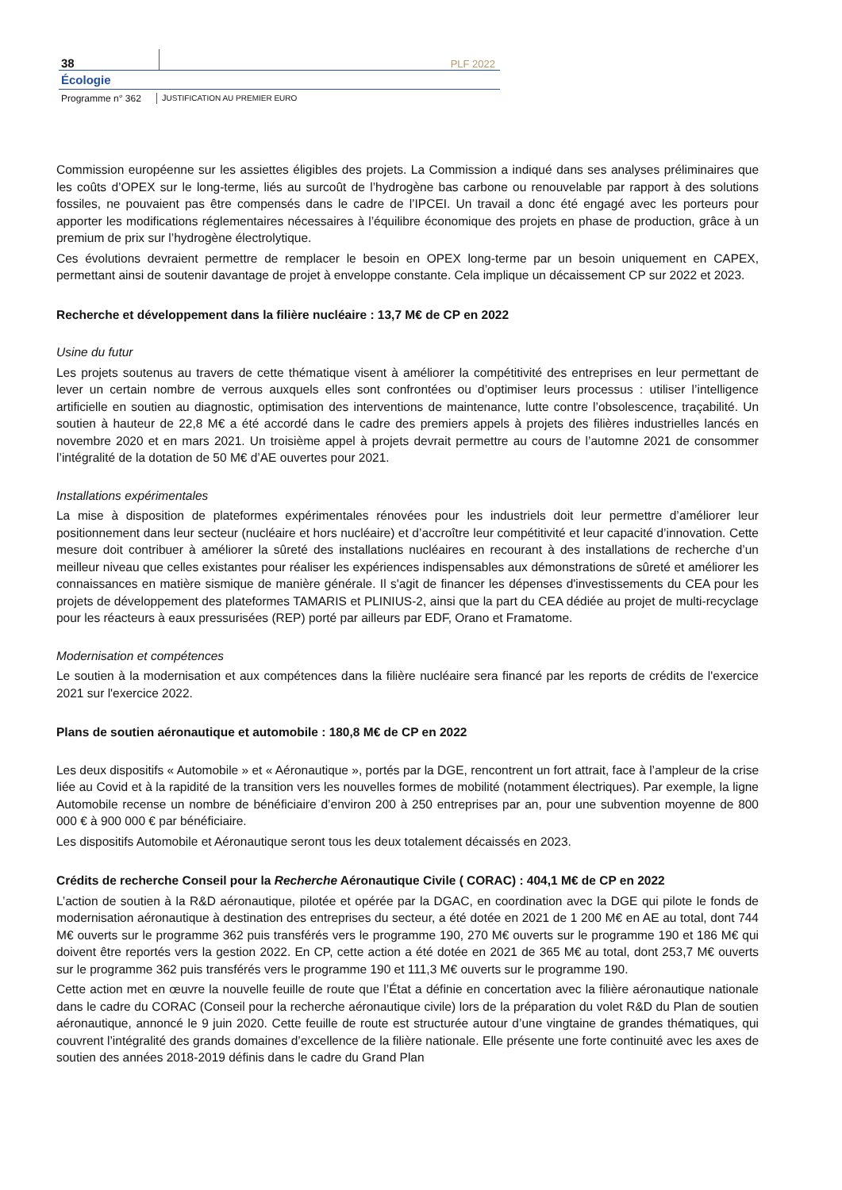38
PLF 2022
Écologie
Programme n° 362 JUSTIFICATION AU PREMIER EURO
Commission européenne sur les assiettes éligibles des projets. La Commission a indiqué dans ses analyses préliminaires que les coûts d’OPEX sur le long-terme, liés au surcoût de l’hydrogène bas carbone ou renouvelable par rapport à des solutions fossiles, ne pouvaient pas être compensés dans le cadre de l’IPCEI. Un travail a donc été engagé avec les porteurs pour apporter les modifications réglementaires nécessaires à l’équilibre économique des projets en phase de production, grâce à un premium de prix sur l’hydrogène électrolytique.
Ces évolutions devraient permettre de remplacer le besoin en OPEX long-terme par un besoin uniquement en CAPEX, permettant ainsi de soutenir davantage de projet à enveloppe constante. Cela implique un décaissement CP sur 2022 et 2023.
Recherche et développement dans la filière nucléaire : 13,7 M€ de CP en 2022
Usine du futur
Les projets soutenus au travers de cette thématique visent à améliorer la compétitivité des entreprises en leur permettant de lever un certain nombre de verrous auxquels elles sont confrontées ou d’optimiser leurs processus : utiliser l’intelligence artificielle en soutien au diagnostic, optimisation des interventions de maintenance, lutte contre l’obsolescence, traçabilité. Un soutien à hauteur de 22,8 M€ a été accordé dans le cadre des premiers appels à projets des filières industrielles lancés en novembre 2020 et en mars 2021. Un troisième appel à projets devrait permettre au cours de l’automne 2021 de consommer l’intégralité de la dotation de 50 M€ d’AE ouvertes pour 2021.
Installations expérimentales
La mise à disposition de plateformes expérimentales rénovées pour les industriels doit leur permettre d’améliorer leur positionnement dans leur secteur (nucléaire et hors nucléaire) et d’accroître leur compétitivité et leur capacité d’innovation. Cette mesure doit contribuer à améliorer la sûreté des installations nucléaires en recourant à des installations de recherche d’un meilleur niveau que celles existantes pour réaliser les expériences indispensables aux démonstrations de sûreté et améliorer les connaissances en matière sismique de manière générale. Il s'agit de financer les dépenses d'investissements du CEA pour les projets de développement des plateformes TAMARIS et PLINIUS-2, ainsi que la part du CEA dédiée au projet de multi-recyclage pour les réacteurs à eaux pressurisées (REP) porté par ailleurs par EDF, Orano et Framatome.
Modernisation et compétences
Le soutien à la modernisation et aux compétences dans la filière nucléaire sera financé par les reports de crédits de l'exercice 2021 sur l'exercice 2022.
Plans de soutien aéronautique et automobile : 180,8 M€ de CP en 2022
Les deux dispositifs « Automobile » et « Aéronautique », portés par la DGE, rencontrent un fort attrait, face à l’ampleur de la crise liée au Covid et à la rapidité de la transition vers les nouvelles formes de mobilité (notamment électriques). Par exemple, la ligne Automobile recense un nombre de bénéficiaire d’environ 200 à 250 entreprises par an, pour une subvention moyenne de 800 000 € à 900 000 € par bénéficiaire.
Les dispositifs Automobile et Aéronautique seront tous les deux totalement décaissés en 2023.
Crédits de recherche Conseil pour la Recherche Aéronautique Civile ( CORAC) : 404,1 M€ de CP en 2022
L’action de soutien à la R&D aéronautique, pilotée et opérée par la DGAC, en coordination avec la DGE qui pilote le fonds de modernisation aéronautique à destination des entreprises du secteur, a été dotée en 2021 de 1 200 M€ en AE au total, dont 744 M€ ouverts sur le programme 362 puis transférés vers le programme 190, 270 M€ ouverts sur le programme 190 et 186 M€ qui doivent être reportés vers la gestion 2022. En CP, cette action a été dotée en 2021 de 365 M€ au total, dont 253,7 M€ ouverts sur le programme 362 puis transférés vers le programme 190 et 111,3 M€ ouverts sur le programme 190.
Cette action met en œuvre la nouvelle feuille de route que l’État a définie en concertation avec la filière aéronautique nationale dans le cadre du CORAC (Conseil pour la recherche aéronautique civile) lors de la préparation du volet R&D du Plan de soutien aéronautique, annoncé le 9 juin 2020. Cette feuille de route est structurée autour d’une vingtaine de grandes thématiques, qui couvrent l’intégralité des grands domaines d’excellence de la filière nationale. Elle présente une forte continuité avec les axes de soutien des années 2018-2019 définis dans le cadre du Grand Plan